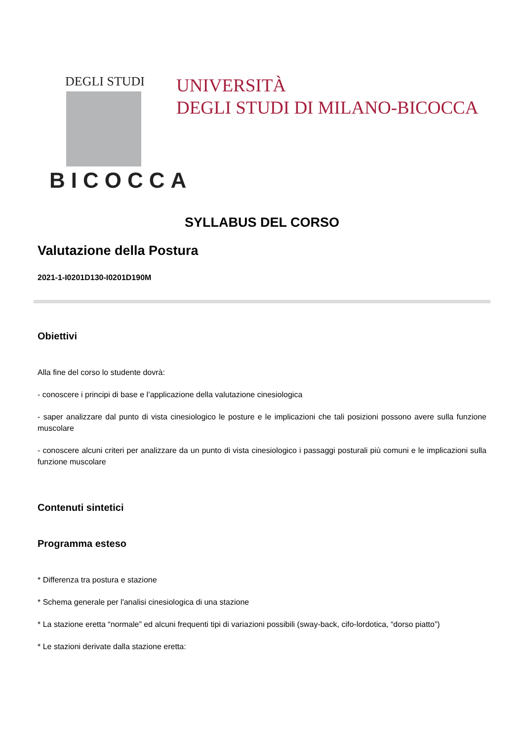DEGLI STUDI
BICOCCA
UNIVERSITÀ
DEGLI STUDI DI MILANO-BICOCCA
SYLLABUS DEL CORSO
Valutazione della Postura
2021-1-I0201D130-I0201D190M
Obiettivi
Alla fine del corso lo studente dovrà:
- conoscere i principi di base e l’applicazione della valutazione cinesiologica
- saper analizzare dal punto di vista cinesiologico le posture e le implicazioni che tali posizioni possono avere sulla funzione muscolare
- conoscere alcuni criteri per analizzare da un punto di vista cinesiologico i passaggi posturali più comuni e le implicazioni sulla funzione muscolare
Contenuti sintetici
Programma esteso
* Differenza tra postura e stazione
* Schema generale per l'analisi cinesiologica di una stazione
* La stazione eretta “normale” ed alcuni frequenti tipi di variazioni possibili (sway-back, cifo-lordotica, “dorso piatto”)
* Le stazioni derivate dalla stazione eretta: